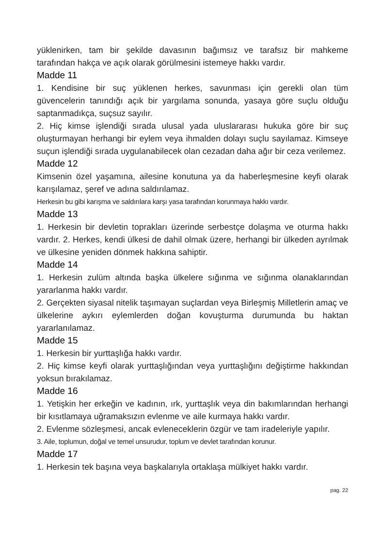yüklenirken, tam bir şekilde davasının bağımsız ve tarafsız bir mahkeme tarafından hakça ve açık olarak görülmesini istemeye hakkı vardır.
Madde 11
1. Kendisine bir suç yüklenen herkes, savunması için gerekli olan tüm güvencelerin tanındığı açık bir yargılama sonunda, yasaya göre suçlu olduğu saptanmadıkça, suçsuz sayılır.
2. Hiç kimse işlendiği sırada ulusal yada uluslararası hukuka göre bir suç oluşturmayan herhangi bir eylem veya ihmalden dolayı suçlu sayılamaz. Kimseye suçun işlendiği sırada uygulanabilecek olan cezadan daha ağır bir ceza verilemez.
Madde 12
Kimsenin özel yaşamına, ailesine konutuna ya da haberleşmesine keyfi olarak karışılamaz, şeref ve adına saldırılamaz.
Herkesin bu gibi karışma ve saldırılara karşı yasa tarafından korunmaya hakkı vardır.
Madde 13
1. Herkesin bir devletin toprakları üzerinde serbestçe dolaşma ve oturma hakkı vardır. 2. Herkes, kendi ülkesi de dahil olmak üzere, herhangi bir ülkeden ayrılmak ve ülkesine yeniden dönmek hakkına sahiptir.
Madde 14
1. Herkesin zulüm altında başka ülkelere sığınma ve sığınma olanaklarından yararlanma hakkı vardır.
2. Gerçekten siyasal nitelik taşımayan suçlardan veya Birleşmiş Milletlerin amaç ve ülkelerine aykırı eylemlerden doğan kovuşturma durumunda bu haktan yararlanılamaz.
Madde 15
1. Herkesin bir yurttaşlığa hakkı vardır.
2. Hiç kimse keyfi olarak yurttaşlığından veya yurttaşlığını değiştirme hakkından yoksun bırakılamaz.
Madde 16
1. Yetişkin her erkeğin ve kadının, ırk, yurttaşlık veya din bakımlarından herhangi bir kısıtlamaya uğramaksızın evlenme ve aile kurmaya hakkı vardır.
2. Evlenme sözleşmesi, ancak evleneceklerin özgür ve tam iradeleriyle yapılır.
3. Aile, toplumun, doğal ve temel unsurudur, toplum ve devlet tarafından korunur.
Madde 17
1. Herkesin tek başına veya başkalarıyla ortaklaşa mülkiyet hakkı vardır.
pag. 22